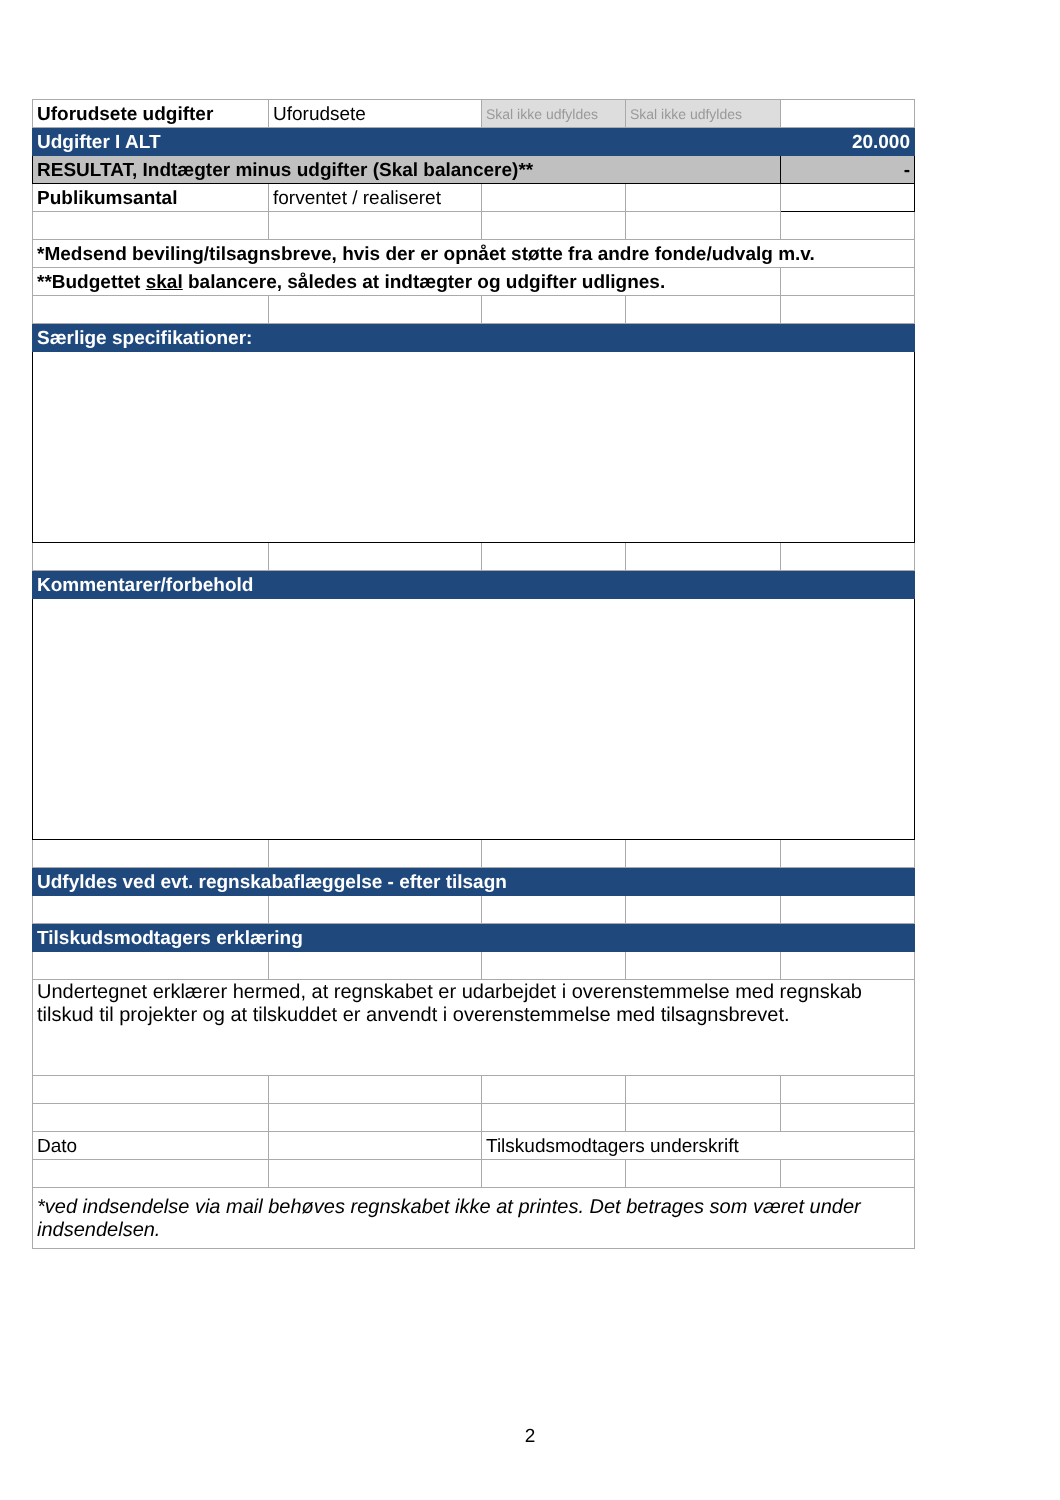| Uforudsete udgifter | Uforudsete | Skal ikke udfyldes | Skal ikke udfyldes | |
| Udgifter I ALT | | | | 20.000 |
| RESULTAT, Indtægter minus udgifter (Skal balancere)** | | | | - |
| Publikumsantal | forventet / realiseret | | | |
| *Medsend beviling/tilsagnsbreve, hvis der er opnået støtte fra andre fonde/udvalg m.v. | | | | |
| **Budgettet skal balancere, således at indtægter og udgifter udlignes. | | | | |
| Særlige specifikationer: | | | | |
| Kommentarer/forbehold | | | | |
| Udfyldes ved evt. regnskabaflæggelse - efter tilsagn | | | | |
| Tilskudsmodtagers erklæring | | | | |
| Undertegnet erklærer hermed, at regnskabet er udarbejdet i overenstemmelse med regnskab tilskud til projekter og at tilskuddet er anvendt i overenstemmelse med tilsagnsbrevet. | | | | |
| Dato | | Tilskudsmodtagers underskrift | | |
| *ved indsendelse via mail behøves regnskabet ikke at printes. Det betrages som været under indsendelsen. | | | | |
2